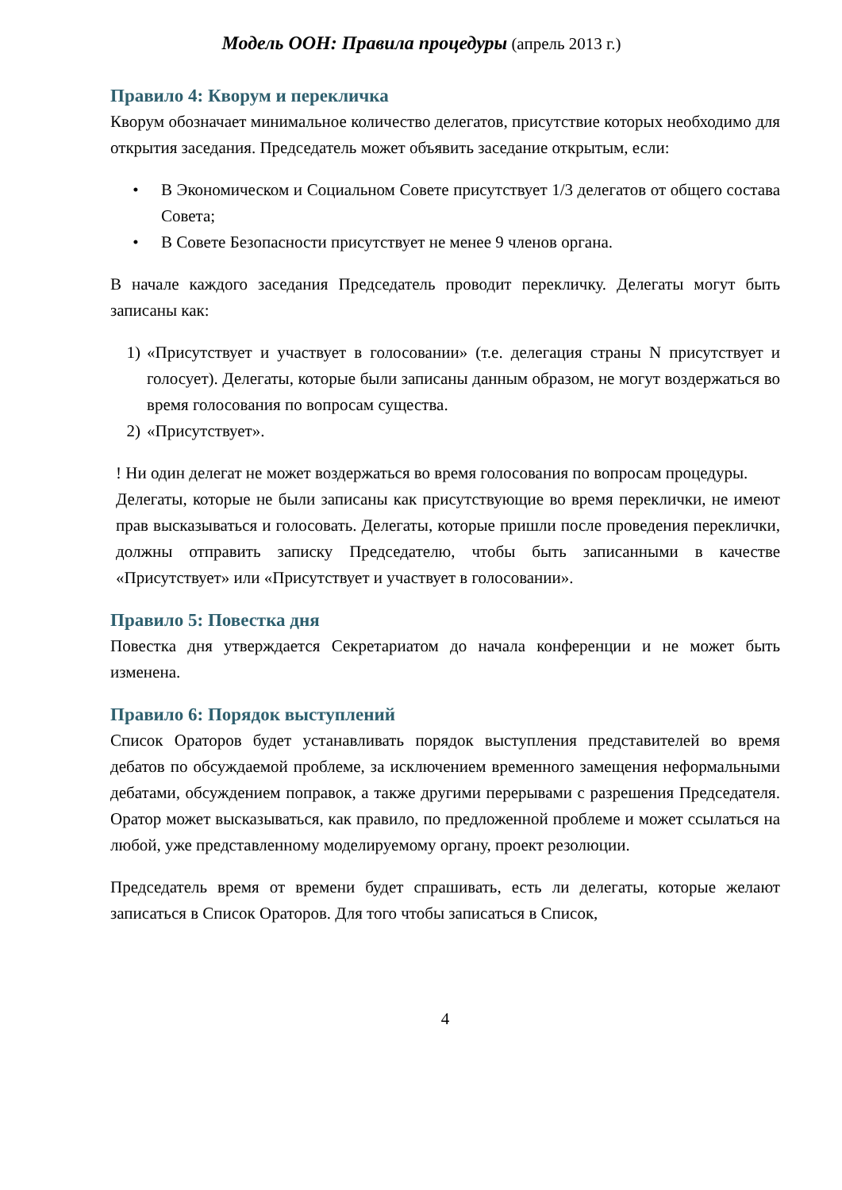Модель ООН: Правила процедуры (апрель 2013 г.)
Правило 4: Кворум и перекличка
Кворум обозначает минимальное количество делегатов, присутствие которых необходимо для открытия заседания. Председатель может объявить заседание открытым, если:
• В Экономическом и Социальном Совете присутствует 1/3 делегатов от общего состава Совета;
• В Совете Безопасности присутствует не менее 9 членов органа.
В начале каждого заседания Председатель проводит перекличку. Делегаты могут быть записаны как:
1) «Присутствует и участвует в голосовании» (т.е. делегация страны N присутствует и голосует). Делегаты, которые были записаны данным образом, не могут воздержаться во время голосования по вопросам существа.
2) «Присутствует».
! Ни один делегат не может воздержаться во время голосования по вопросам процедуры.
Делегаты, которые не были записаны как присутствующие во время переклички, не имеют прав высказываться и голосовать. Делегаты, которые пришли после проведения переклички, должны отправить записку Председателю, чтобы быть записанными в качестве «Присутствует» или «Присутствует и участвует в голосовании».
Правило 5: Повестка дня
Повестка дня утверждается Секретариатом до начала конференции и не может быть изменена.
Правило 6: Порядок выступлений
Список Ораторов будет устанавливать порядок выступления представителей во время дебатов по обсуждаемой проблеме, за исключением временного замещения неформальными дебатами, обсуждением поправок, а также другими перерывами с разрешения Председателя. Оратор может высказываться, как правило, по предложенной проблеме и может ссылаться на любой, уже представленному моделируемому органу, проект резолюции.
Председатель время от времени будет спрашивать, есть ли делегаты, которые желают записаться в Список Ораторов. Для того чтобы записаться в Список,
4